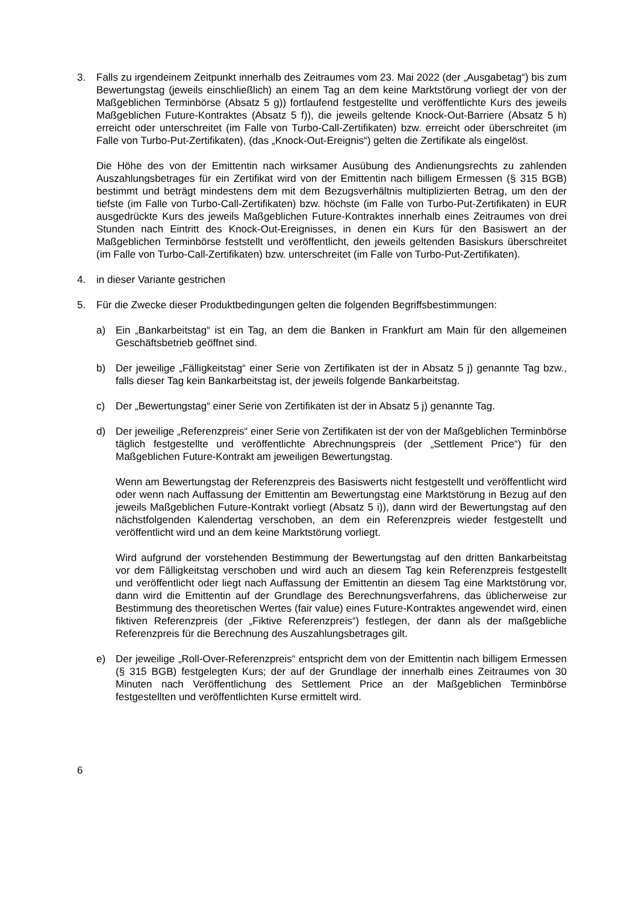3. Falls zu irgendeinem Zeitpunkt innerhalb des Zeitraumes vom 23. Mai 2022 (der „Ausgabetag“) bis zum Bewertungstag (jeweils einschließlich) an einem Tag an dem keine Marktstörung vorliegt der von der Maßgeblichen Terminbörse (Absatz 5 g)) fortlaufend festgestellte und veröffentlichte Kurs des jeweils Maßgeblichen Future-Kontraktes (Absatz 5 f)), die jeweils geltende Knock-Out-Barriere (Absatz 5 h) erreicht oder unterschreitet (im Falle von Turbo-Call-Zertifikaten) bzw. erreicht oder überschreitet (im Falle von Turbo-Put-Zertifikaten), (das „Knock-Out-Ereignis“) gelten die Zertifikate als eingelöst.
Die Höhe des von der Emittentin nach wirksamer Ausübung des Andienungsrechts zu zahlenden Auszahlungsbetrages für ein Zertifikat wird von der Emittentin nach billigem Ermessen (§ 315 BGB) bestimmt und beträgt mindestens dem mit dem Bezugsverhältnis multiplizierten Betrag, um den der tiefste (im Falle von Turbo-Call-Zertifikaten) bzw. höchste (im Falle von Turbo-Put-Zertifikaten) in EUR ausgedrückte Kurs des jeweils Maßgeblichen Future-Kontraktes innerhalb eines Zeitraumes von drei Stunden nach Eintritt des Knock-Out-Ereignisses, in denen ein Kurs für den Basiswert an der Maßgeblichen Terminbörse feststellt und veröffentlicht, den jeweils geltenden Basiskurs überschreitet (im Falle von Turbo-Call-Zertifikaten) bzw. unterschreitet (im Falle von Turbo-Put-Zertifikaten).
4. in dieser Variante gestrichen
5. Für die Zwecke dieser Produktbedingungen gelten die folgenden Begriffsbestimmungen:
a) Ein „Bankarbeitstag“ ist ein Tag, an dem die Banken in Frankfurt am Main für den allgemeinen Geschäftsbetrieb geöffnet sind.
b) Der jeweilige „Fälligkeitstag“ einer Serie von Zertifikaten ist der in Absatz 5 j) genannte Tag bzw., falls dieser Tag kein Bankarbeitstag ist, der jeweils folgende Bankarbeitstag.
c) Der „Bewertungstag“ einer Serie von Zertifikaten ist der in Absatz 5 j) genannte Tag.
d) Der jeweilige „Referenzpreis“ einer Serie von Zertifikaten ist der von der Maßgeblichen Terminbörse täglich festgestellte und veröffentlichte Abrechnungspreis (der „Settlement Price“) für den Maßgeblichen Future-Kontrakt am jeweiligen Bewertungstag.
Wenn am Bewertungstag der Referenzpreis des Basiswerts nicht festgestellt und veröffentlicht wird oder wenn nach Auffassung der Emittentin am Bewertungstag eine Marktstörung in Bezug auf den jeweils Maßgeblichen Future-Kontrakt vorliegt (Absatz 5 i)), dann wird der Bewertungstag auf den nächstfolgenden Kalendertag verschoben, an dem ein Referenzpreis wieder festgestellt und veröffentlicht wird und an dem keine Marktstörung vorliegt.
Wird aufgrund der vorstehenden Bestimmung der Bewertungstag auf den dritten Bankarbeitstag vor dem Fälligkeitstag verschoben und wird auch an diesem Tag kein Referenzpreis festgestellt und veröffentlicht oder liegt nach Auffassung der Emittentin an diesem Tag eine Marktstörung vor, dann wird die Emittentin auf der Grundlage des Berechnungsverfahrens, das üblicherweise zur Bestimmung des theoretischen Wertes (fair value) eines Future-Kontraktes angewendet wird, einen fiktiven Referenzpreis (der „Fiktive Referenzpreis“) festlegen, der dann als der maßgebliche Referenzpreis für die Berechnung des Auszahlungsbetrages gilt.
e) Der jeweilige „Roll-Over-Referenzpreis“ entspricht dem von der Emittentin nach billigem Ermessen (§ 315 BGB) festgelegten Kurs; der auf der Grundlage der innerhalb eines Zeitraumes von 30 Minuten nach Veröffentlichung des Settlement Price an der Maßgeblichen Terminbörse festgestellten und veröffentlichten Kurse ermittelt wird.
6